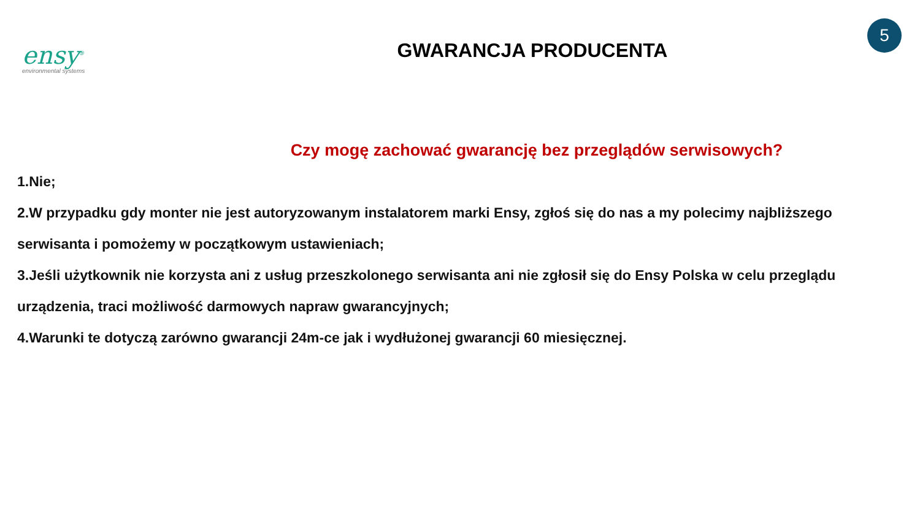ensy<sup>®</sup>
environmental systems
GWARANCJA PRODUCENTA
5
Czy mogę zachować gwarancję bez przeglądów serwisowych?
1.Nie;
2.W przypadku gdy monter nie jest autoryzowanym instalatorem marki Ensy, zgłoś się do nas a my polecimy najbliższego serwisanta i pomożemy w początkowym ustawieniach;
3.Jeśli użytkownik nie korzysta ani z usług przeszkolonego serwisanta ani nie zgłosił się do Ensy Polska w celu przeglądu urządzenia, traci możliwość darmowych napraw gwarancyjnych;
4.Warunki te dotyczą zarówno gwarancji 24m-ce jak i wydłużonej gwarancji 60 miesięcznej.